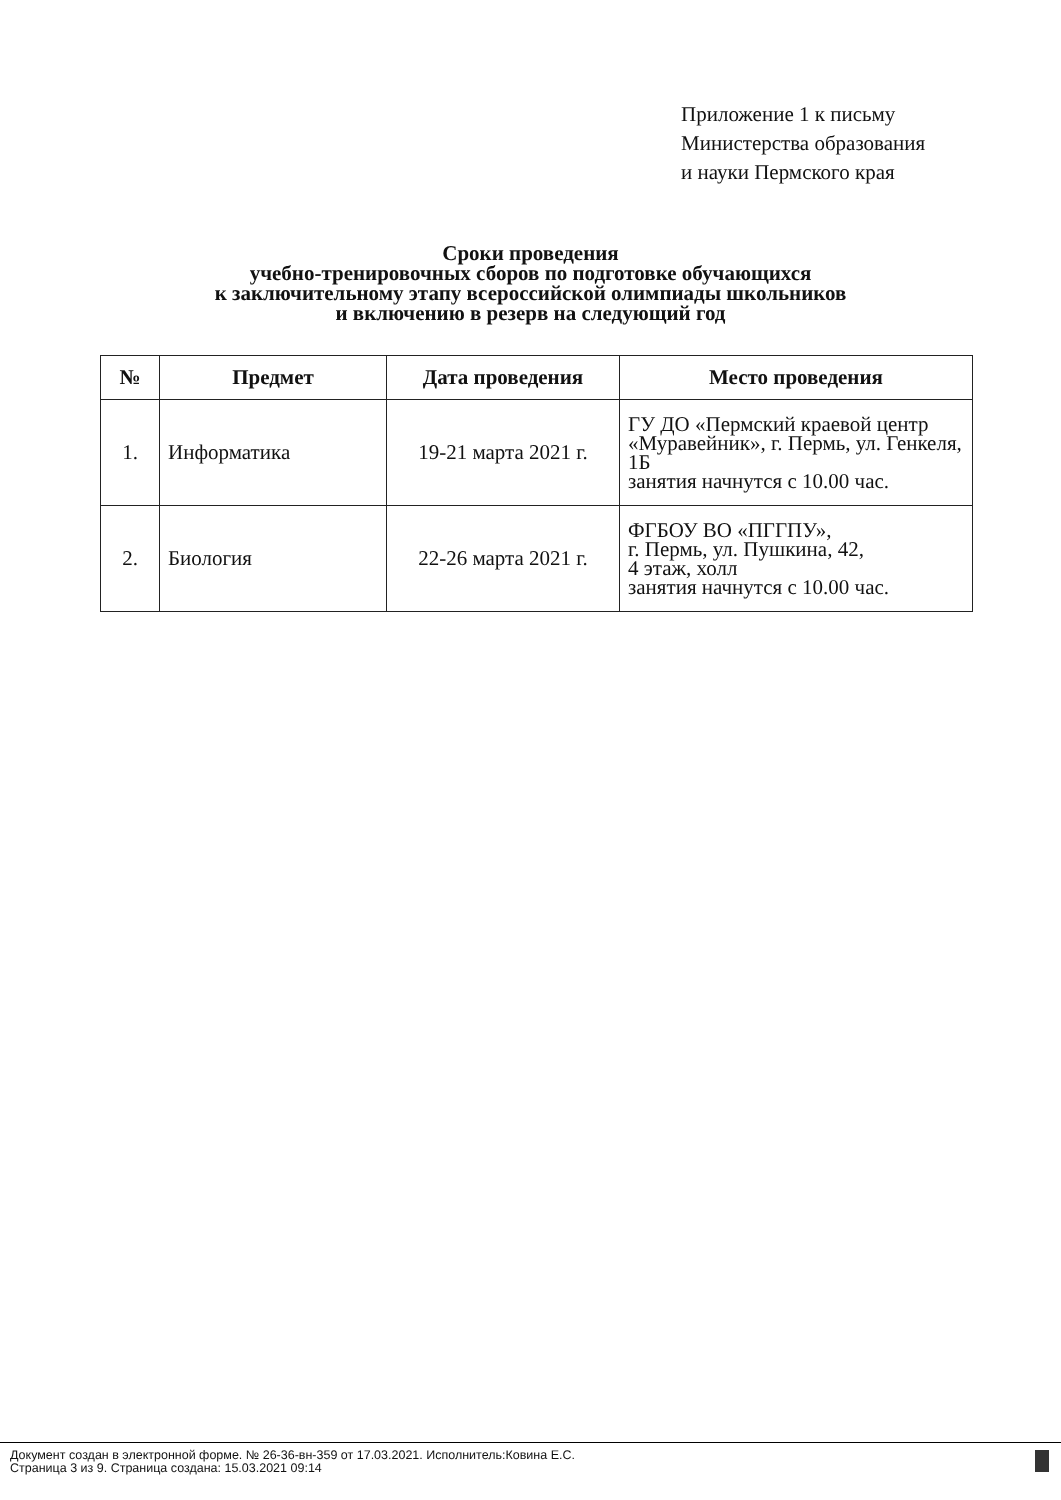Приложение 1 к письму
Министерства образования
и науки Пермского края
Сроки проведения
учебно-тренировочных сборов по подготовке обучающихся
к заключительному этапу всероссийской олимпиады школьников
и включению в резерв на следующий год
| № | Предмет | Дата проведения | Место проведения |
| --- | --- | --- | --- |
| 1. | Информатика | 19-21 марта 2021 г. | ГУ ДО «Пермский краевой центр «Муравейник», г. Пермь, ул. Генкеля, 1Б занятия начнутся с 10.00 час. |
| 2. | Биология | 22-26 марта 2021 г. | ФГБОУ ВО «ПГГПУ», г. Пермь, ул. Пушкина, 42, 4 этаж, холл занятия начнутся с 10.00 час. |
Документ создан в электронной форме. № 26-36-вн-359 от 17.03.2021. Исполнитель:Ковина Е.С.
Страница 3 из 9. Страница создана: 15.03.2021 09:14